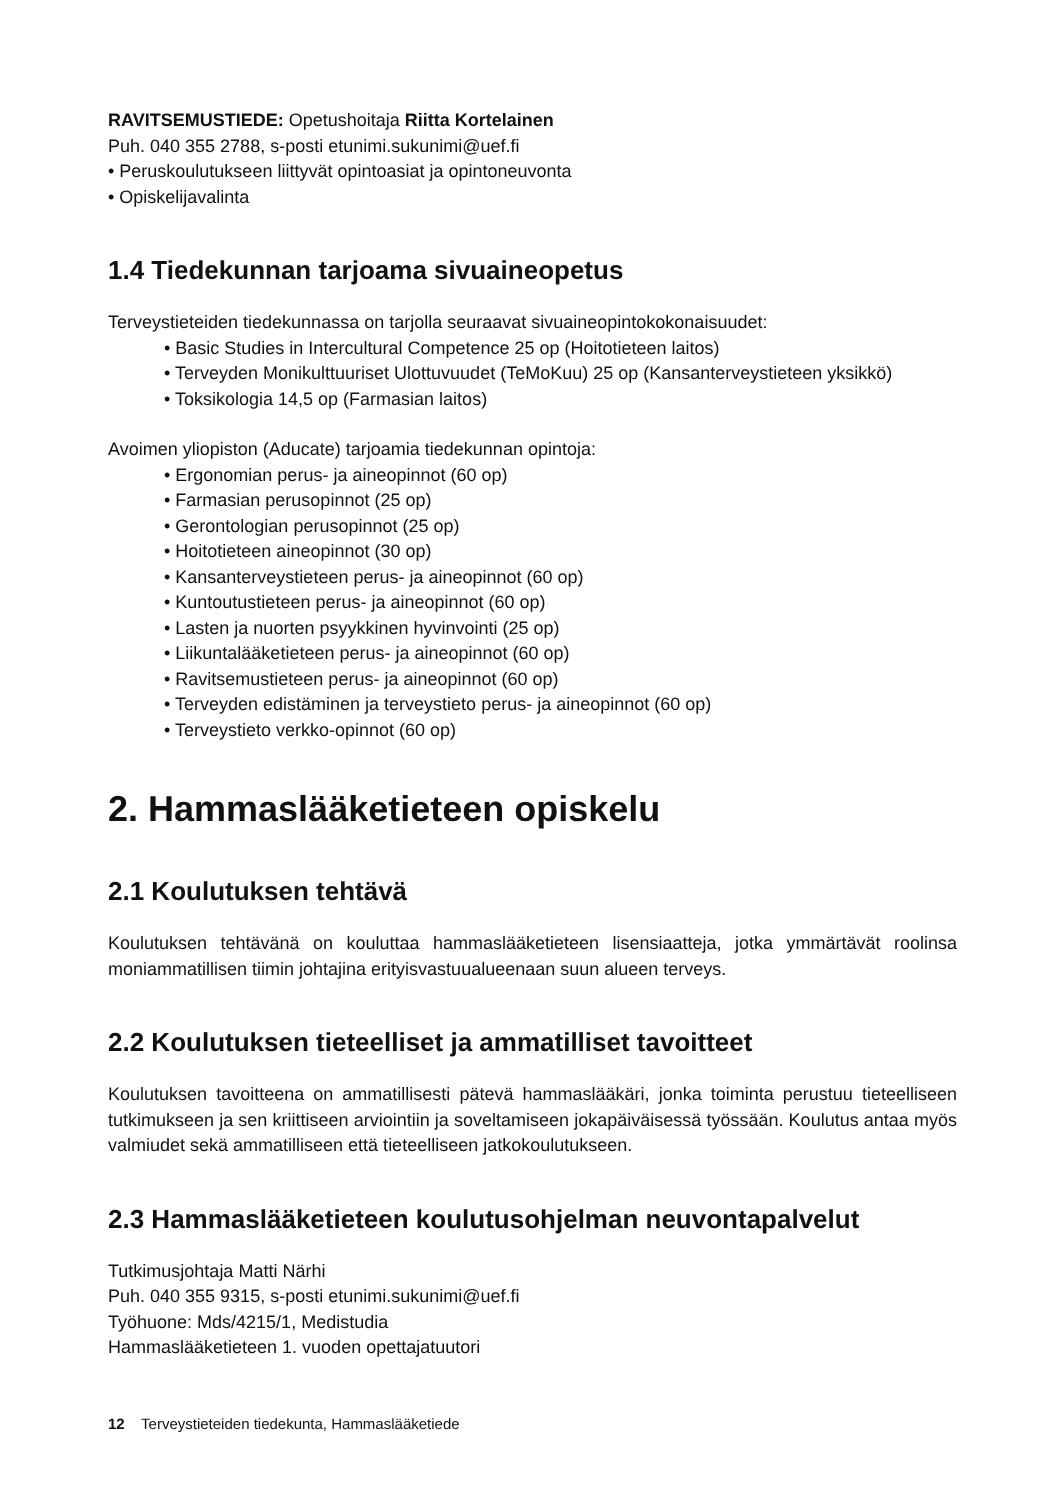RAVITSEMUSTIEDE: Opetushoitaja Riitta Kortelainen
Puh. 040 355 2788, s-posti etunimi.sukunimi@uef.fi
• Peruskoulutukseen liittyvät opintoasiat ja opintoneuvonta
• Opiskelijavalinta
1.4 Tiedekunnan tarjoama sivuaineopetus
Terveystieteiden tiedekunnassa on tarjolla seuraavat sivuaineopintokokonaisuudet:
• Basic Studies in Intercultural Competence 25 op (Hoitotieteen laitos)
• Terveyden Monikulttuuriset Ulottuvuudet (TeMoKuu) 25 op (Kansanterveystieteen yksikkö)
• Toksikologia 14,5 op (Farmasian laitos)
Avoimen yliopiston (Aducate) tarjoamia tiedekunnan opintoja:
• Ergonomian perus- ja aineopinnot (60 op)
• Farmasian perusopinnot (25 op)
• Gerontologian perusopinnot (25 op)
• Hoitotieteen aineopinnot (30 op)
• Kansanterveystieteen perus- ja aineopinnot (60 op)
• Kuntoutustieteen perus- ja aineopinnot (60 op)
• Lasten ja nuorten psyykkinen hyvinvointi (25 op)
• Liikuntalääketieteen perus- ja aineopinnot (60 op)
• Ravitsemustieteen perus- ja aineopinnot (60 op)
• Terveyden edistäminen ja terveystieto perus- ja aineopinnot (60 op)
• Terveystieto verkko-opinnot (60 op)
2. Hammaslääketieteen opiskelu
2.1 Koulutuksen tehtävä
Koulutuksen tehtävänä on kouluttaa hammaslääketieteen lisensiaatteja, jotka ymmärtävät roolinsa moniammatillisen tiimin johtajina erityisvastuualueenaan suun alueen terveys.
2.2 Koulutuksen tieteelliset ja ammatilliset tavoitteet
Koulutuksen tavoitteena on ammatillisesti pätevä hammaslääkäri, jonka toiminta perustuu tieteelliseen tutkimukseen ja sen kriittiseen arviointiin ja soveltamiseen jokapäiväisessä työssään. Koulutus antaa myös valmiudet sekä ammatilliseen että tieteelliseen jatkokoulutukseen.
2.3 Hammaslääketieteen koulutusohjelman neuvontapalvelut
Tutkimusjohtaja Matti Närhi
Puh. 040 355 9315, s-posti etunimi.sukunimi@uef.fi
Työhuone: Mds/4215/1, Medistudia
Hammaslääketieteen 1. vuoden opettajatuutori
12 Terveystieteiden tiedekunta, Hammaslääketiede